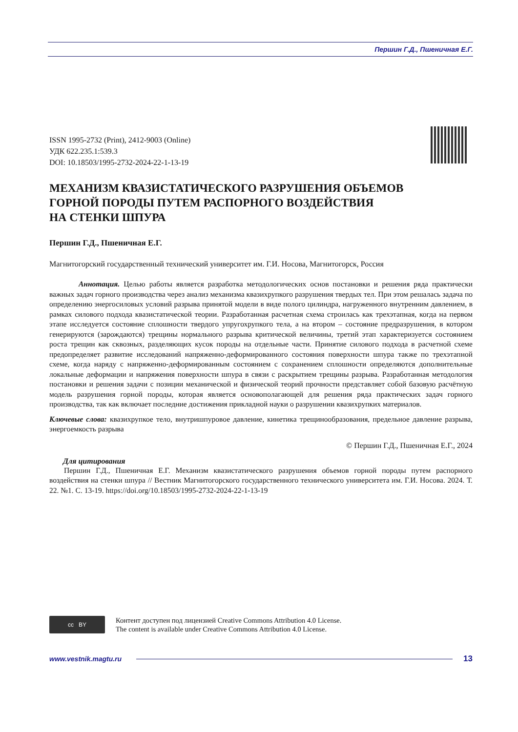Першин Г.Д., Пшеничная Е.Г.
ISSN 1995-2732 (Print), 2412-9003 (Online)
УДК 622.235.1:539.3
DOI: 10.18503/1995-2732-2024-22-1-13-19
МЕХАНИЗМ КВАЗИСТАТИЧЕСКОГО РАЗРУШЕНИЯ ОБЪЕМОВ
ГОРНОЙ ПОРОДЫ ПУТЕМ РАСПОРНОГО ВОЗДЕЙСТВИЯ
НА СТЕНКИ ШПУРА
Першин Г.Д., Пшеничная Е.Г.
Магнитогорский государственный технический университет им. Г.И. Носова, Магнитогорск, Россия
Аннотация. Целью работы является разработка методологических основ постановки и решения ряда практически важных задач горного производства через анализ механизма квазихрупкого разрушения твердых тел. При этом решалась задача по определению энергосиловых условий разрыва принятой модели в виде полого цилиндра, нагруженного внутренним давлением, в рамках силового подхода квазистатической теории. Разработанная расчетная схема строилась как трехэтапная, когда на первом этапе исследуется состояние сплошности твердого упругохрупкого тела, а на втором – состояние предразрушения, в котором генерируются (зарождаются) трещины нормального разрыва критической величины, третий этап характеризуется состоянием роста трещин как сквозных, разделяющих кусок породы на отдельные части. Принятие силового подхода в расчетной схеме предопределяет развитие исследований напряженно-деформированного состояния поверхности шпура также по трехэтапной схеме, когда наряду с напряженно-деформированным состоянием с сохранением сплошности определяются дополнительные локальные деформации и напряжения поверхности шпура в связи с раскрытием трещины разрыва. Разработанная методология постановки и решения задачи с позиции механической и физической теорий прочности представляет собой базовую расчётную модель разрушения горной породы, которая является основополагающей для решения ряда практических задач горного производства, так как включает последние достижения прикладной науки о разрушении квазихрупких материалов.
Ключевые слова: квазихрупкое тело, внутришпуровое давление, кинетика трещинообразования, предельное давление разрыва, энергоемкость разрыва
© Першин Г.Д., Пшеничная Е.Г., 2024
Для цитирования
Першин Г.Д., Пшеничная Е.Г. Механизм квазистатического разрушения объемов горной породы путем распорного воздействия на стенки шпура // Вестник Магнитогорского государственного технического университета им. Г.И. Носова. 2024. Т. 22. №1. С. 13-19. https://doi.org/10.18503/1995-2732-2024-22-1-13-19
cc BY
Контент доступен под лицензией Creative Commons Attribution 4.0 License.
The content is available under Creative Commons Attribution 4.0 License.
www.vestnik.magtu.ru 13